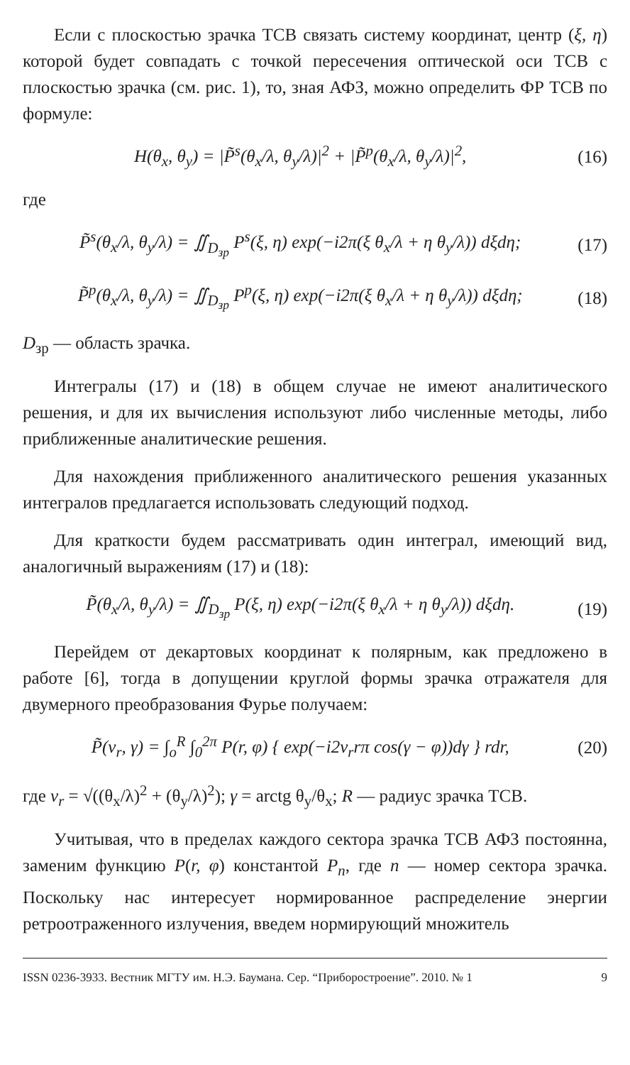Если с плоскостью зрачка ТСВ связать систему координат, центр (ξ, η) которой будет совпадать с точкой пересечения оптической оси ТСВ с плоскостью зрачка (см. рис. 1), то, зная АФЗ, можно определить ФР ТСВ по формуле:
H(θ<sub>x</sub>, θ<sub>y</sub>) = |P̃<sup>s</sup>(θ<sub>x</sub>/λ, θ<sub>y</sub>/λ)|<sup>2</sup> + |P̃<sup>p</sup>(θ<sub>x</sub>/λ, θ<sub>y</sub>/λ)|<sup>2</sup>, (16)
где
P̃<sup>s</sup>(θ<sub>x</sub>/λ, θ<sub>y</sub>/λ) = ∬<sub>D<sub>зр</sub></sub> P<sup>s</sup>(ξ, η) exp(−i2π(ξ θ<sub>x</sub>/λ + η θ<sub>y</sub>/λ)) dξdη; (17)
P̃<sup>p</sup>(θ<sub>x</sub>/λ, θ<sub>y</sub>/λ) = ∬<sub>D<sub>зр</sub></sub> P<sup>p</sup>(ξ, η) exp(−i2π(ξ θ<sub>x</sub>/λ + η θ<sub>y</sub>/λ)) dξdη; (18)
D<sub>зр</sub> — область зрачка.
Интегралы (17) и (18) в общем случае не имеют аналитического решения, и для их вычисления используют либо численные методы, либо приближенные аналитические решения.
Для нахождения приближенного аналитического решения указанных интегралов предлагается использовать следующий подход.
Для краткости будем рассматривать один интеграл, имеющий вид, аналогичный выражениям (17) и (18):
P̃(θ<sub>x</sub>/λ, θ<sub>y</sub>/λ) = ∬<sub>D<sub>зр</sub></sub> P(ξ, η) exp(−i2π(ξ θ<sub>x</sub>/λ + η θ<sub>y</sub>/λ)) dξdη. (19)
Перейдем от декартовых координат к полярным, как предложено в работе [6], тогда в допущении круглой формы зрачка отражателя для двумерного преобразования Фурье получаем:
P̃(ν<sub>r</sub>, γ) = ∫<sub>o</sub><sup>R</sup> ∫<sub>0</sub><sup>2π</sup> P(r, φ) { exp(−i2ν<sub>r</sub>rπ cos(γ − φ))dγ } rdr, (20)
где ν<sub>r</sub> = √((θ<sub>x</sub>/λ)<sup>2</sup> + (θ<sub>y</sub>/λ)<sup>2</sup>); γ = arctg θ<sub>y</sub>/θ<sub>x</sub>; R — радиус зрачка ТСВ.
Учитывая, что в пределах каждого сектора зрачка ТСВ АФЗ постоянна, заменим функцию P(r, φ) константой P<sub>n</sub>, где n — номер сектора зрачка. Поскольку нас интересует нормированное распределение энергии ретроотраженного излучения, введем нормирующий множитель
ISSN 0236-3933. Вестник МГТУ им. Н.Э. Баумана. Сер. “Приборостроение”. 2010. № 1 9